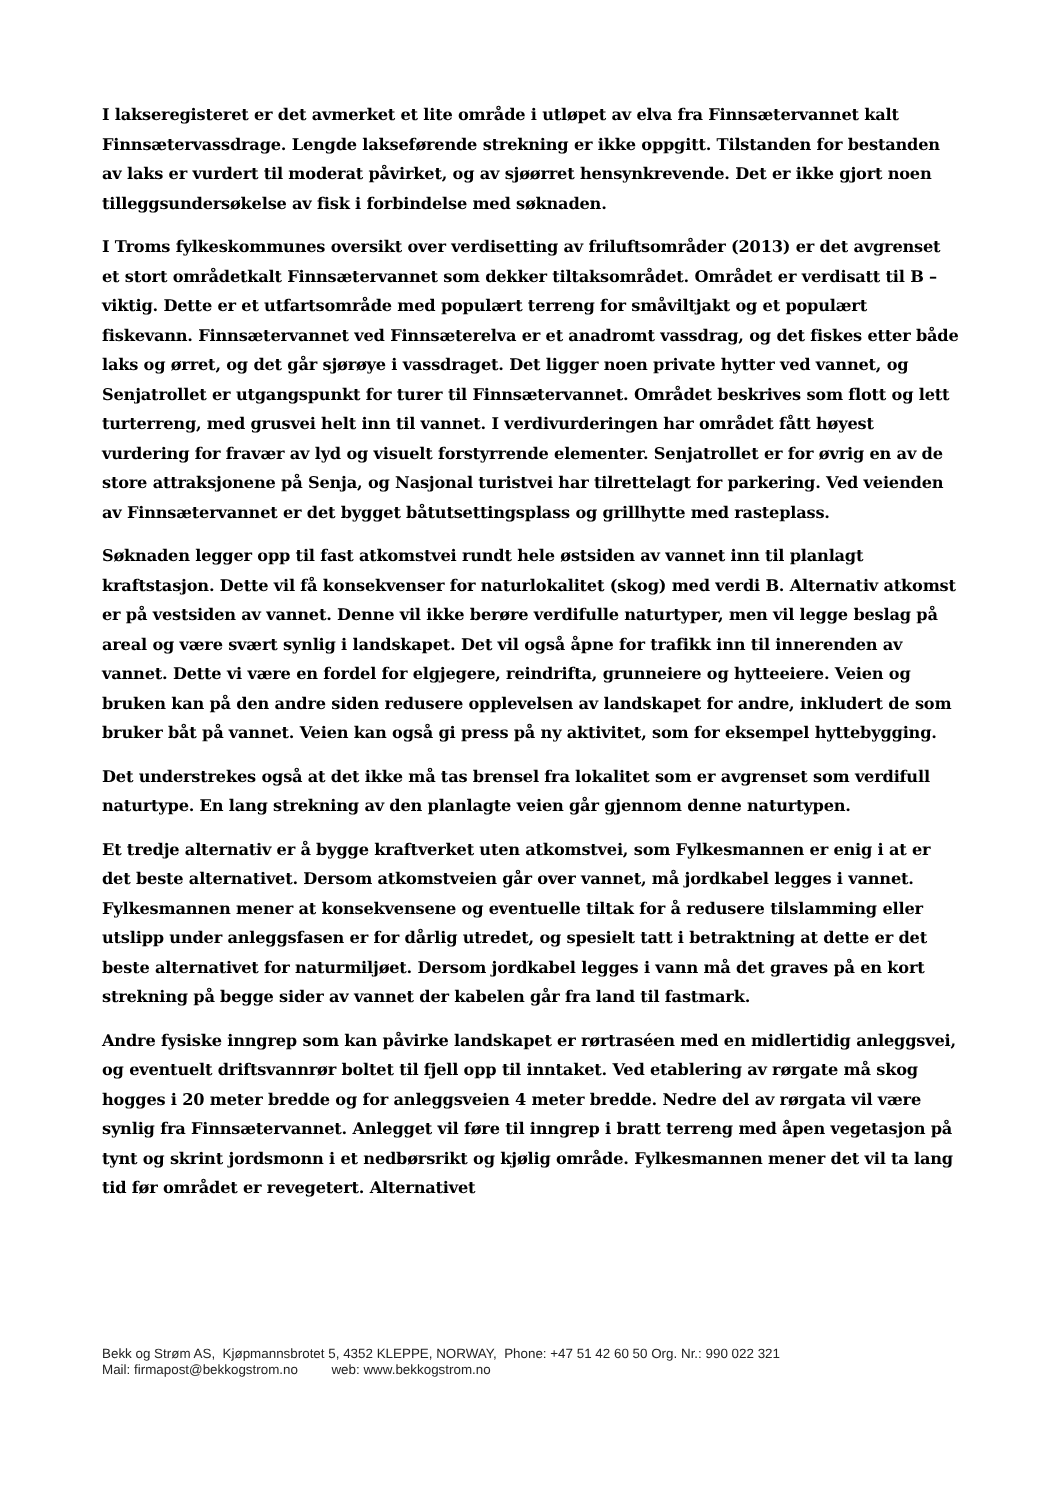I lakseregisteret er det avmerket et lite område i utløpet av elva fra Finnsætervannet kalt Finnsætervassdrage. Lengde lakseførende strekning er ikke oppgitt. Tilstanden for bestanden av laks er vurdert til moderat påvirket, og av sjøørret hensynkrevende. Det er ikke gjort noen tilleggsundersøkelse av fisk i forbindelse med søknaden.
I Troms fylkeskommunes oversikt over verdisetting av friluftsområder (2013) er det avgrenset et stort områdetkalt Finnsætervannet som dekker tiltaksområdet. Området er verdisatt til B – viktig. Dette er et utfartsområde med populært terreng for småviltjakt og et populært fiskevann. Finnsætervannet ved Finnsæterelva er et anadromt vassdrag, og det fiskes etter både laks og ørret, og det går sjørøye i vassdraget. Det ligger noen private hytter ved vannet, og Senjatrollet er utgangspunkt for turer til Finnsætervannet. Området beskrives som flott og lett turterreng, med grusvei helt inn til vannet. I verdivurderingen har området fått høyest vurdering for fravær av lyd og visuelt forstyrrende elementer. Senjatrollet er for øvrig en av de store attraksjonene på Senja, og Nasjonal turistvei har tilrettelagt for parkering. Ved veienden av Finnsætervannet er det bygget båtutsettingsplass og grillhytte med rasteplass.
Søknaden legger opp til fast atkomstvei rundt hele østsiden av vannet inn til planlagt kraftstasjon. Dette vil få konsekvenser for naturlokalitet (skog) med verdi B. Alternativ atkomst er på vestsiden av vannet. Denne vil ikke berøre verdifulle naturtyper, men vil legge beslag på areal og være svært synlig i landskapet. Det vil også åpne for trafikk inn til innerenden av vannet. Dette vi være en fordel for elgjegere, reindrifta, grunneiere og hytteeiere. Veien og bruken kan på den andre siden redusere opplevelsen av landskapet for andre, inkludert de som bruker båt på vannet. Veien kan også gi press på ny aktivitet, som for eksempel hyttebygging.
Det understrekes også at det ikke må tas brensel fra lokalitet som er avgrenset som verdifull naturtype. En lang strekning av den planlagte veien går gjennom denne naturtypen.
Et tredje alternativ er å bygge kraftverket uten atkomstvei, som Fylkesmannen er enig i at er det beste alternativet. Dersom atkomstveien går over vannet, må jordkabel legges i vannet. Fylkesmannen mener at konsekvensene og eventuelle tiltak for å redusere tilslamming eller utslipp under anleggsfasen er for dårlig utredet, og spesielt tatt i betraktning at dette er det beste alternativet for naturmiljøet. Dersom jordkabel legges i vann må det graves på en kort strekning på begge sider av vannet der kabelen går fra land til fastmark.
Andre fysiske inngrep som kan påvirke landskapet er rørtraséen med en midlertidig anleggsvei, og eventuelt driftsvannrør boltet til fjell opp til inntaket. Ved etablering av rørgate må skog hogges i 20 meter bredde og for anleggsveien 4 meter bredde. Nedre del av rørgata vil være synlig fra Finnsætervannet. Anlegget vil føre til inngrep i bratt terreng med åpen vegetasjon på tynt og skrint jordsmonn i et nedbørsrikt og kjølig område. Fylkesmannen mener det vil ta lang tid før området er revegetert. Alternativet
Bekk og Strøm AS, Kjøpmannsbrotet 5, 4352 KLEPPE, NORWAY, Phone: +47 51 42 60 50 Org. Nr.: 990 022 321
Mail: firmapost@bekkogstrom.no web: www.bekkogstrom.no